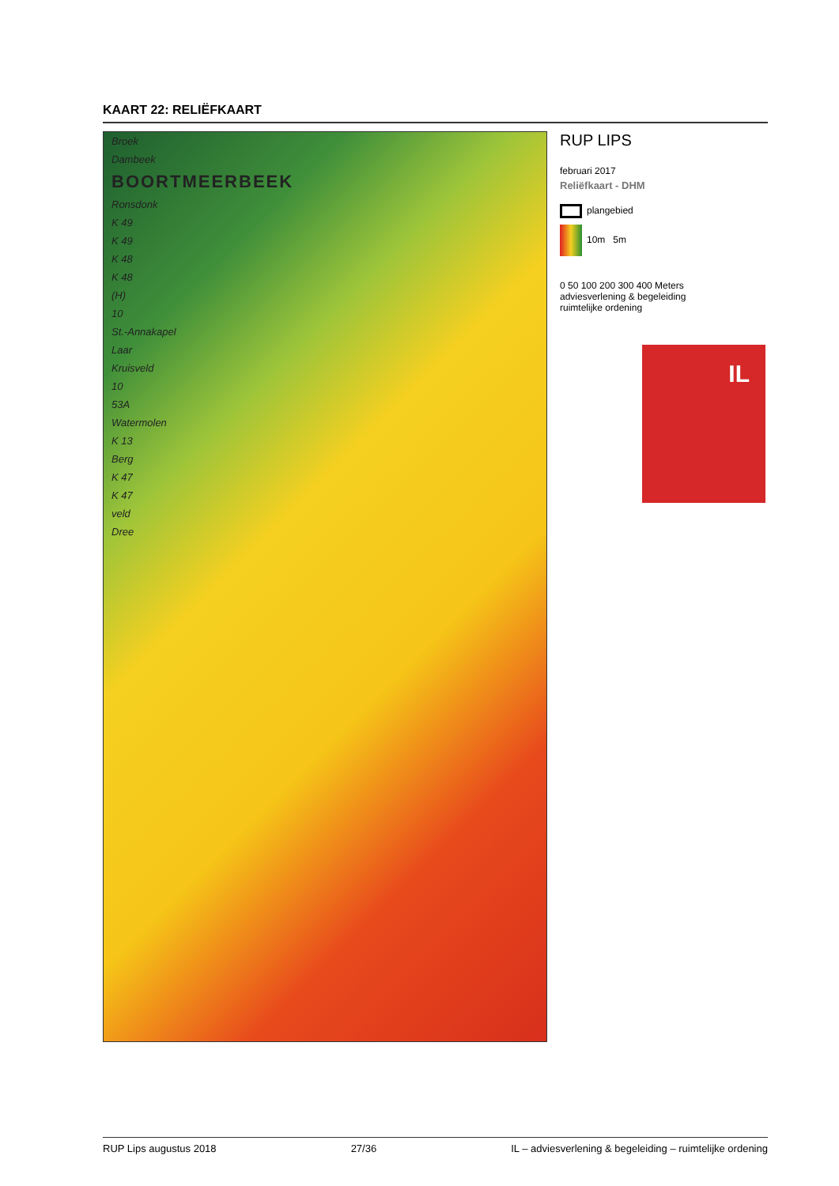KAART 22: RELIËFKAART
Broek
Dambeek
BOORTMEERBEEK
Ronsdonk
K 49
K 49
K 48
K 48
(H)
10
St.-Annakapel
Laar
Kruisveld
10
53A
Watermolen
K 13
Berg
K 47
K 47
veld
Dree
RUP LIPS
februari 2017
Reliëfkaart - DHM
plangebied
10m 5m
0 50 100 200 300 400 Meters
adviesverlening & begeleiding
ruimtelijke ordening
IL
RUP Lips augustus 2018 27/36 IL – adviesverlening & begeleiding – ruimtelijke ordening